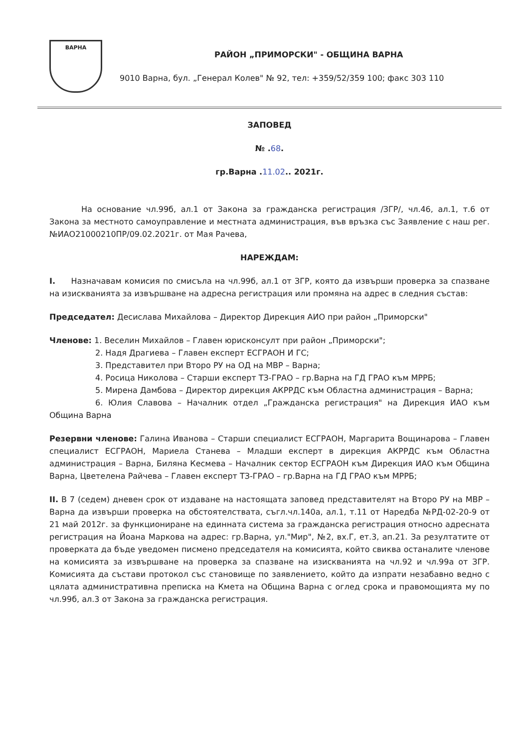ВАРНА
РАЙОН „ПРИМОРСКИ" - ОБЩИНА ВАРНА
9010 Варна, бул. „Генерал Колев" № 92, тел: +359/52/359 100; факс 303 110
ЗАПОВЕД
№ .68.
гр.Варна .11.02.. 2021г.
На основание чл.99б, ал.1 от Закона за гражданска регистрация /ЗГР/, чл.46, ал.1, т.6 от Закона за местното самоуправление и местната администрация, във връзка със Заявление с наш рег. №ИАО21000210ПР/09.02.2021г. от Мая Рачева,
НАРЕЖДАМ:
I. Назначавам комисия по смисъла на чл.99б, ал.1 от ЗГР, която да извърши проверка за спазване на изискванията за извършване на адресна регистрация или промяна на адрес в следния състав:
Председател: Десислава Михайлова – Директор Дирекция АИО при район „Приморски"
Членове: 1. Веселин Михайлов – Главен юрисконсулт при район „Приморски";
2. Надя Драгиева – Главен експерт ЕСГРАОН И ГС;
3. Представител при Второ РУ на ОД на МВР – Варна;
4. Росица Николова – Старши експерт ТЗ-ГРАО – гр.Варна на ГД ГРАО към МРРБ;
5. Мирена Дамбова – Директор дирекция АКРРДС към Областна администрация – Варна;
6. Юлия Славова – Началник отдел „Гражданска регистрация" на Дирекция ИАО към Община Варна
Резервни членове: Галина Иванова – Старши специалист ЕСГРАОН, Маргарита Вощинарова – Главен специалист ЕСГРАОН, Мариела Станева – Младши експерт в дирекция АКРРДС към Областна администрация – Варна, Биляна Кесмева – Началник сектор ЕСГРАОН към Дирекция ИАО към Община Варна, Цветелена Райчева – Главен експерт ТЗ-ГРАО – гр.Варна на ГД ГРАО към МРРБ;
II. В 7 (седем) дневен срок от издаване на настоящата заповед представителят на Второ РУ на МВР – Варна да извърши проверка на обстоятелствата, съгл.чл.140а, ал.1, т.11 от Наредба №РД-02-20-9 от 21 май 2012г. за функциониране на единната система за гражданска регистрация относно адресната регистрация на Йоана Маркова на адрес: гр.Варна, ул."Мир", №2, вх.Г, ет.3, ап.21. За резултатите от проверката да бъде уведомен писмено председателя на комисията, който свиква останалите членове на комисията за извършване на проверка за спазване на изискванията на чл.92 и чл.99а от ЗГР. Комисията да състави протокол със становище по заявлението, който да изпрати незабавно ведно с цялата административна преписка на Кмета на Община Варна с оглед срока и правомощията му по чл.99б, ал.3 от Закона за гражданска регистрация.